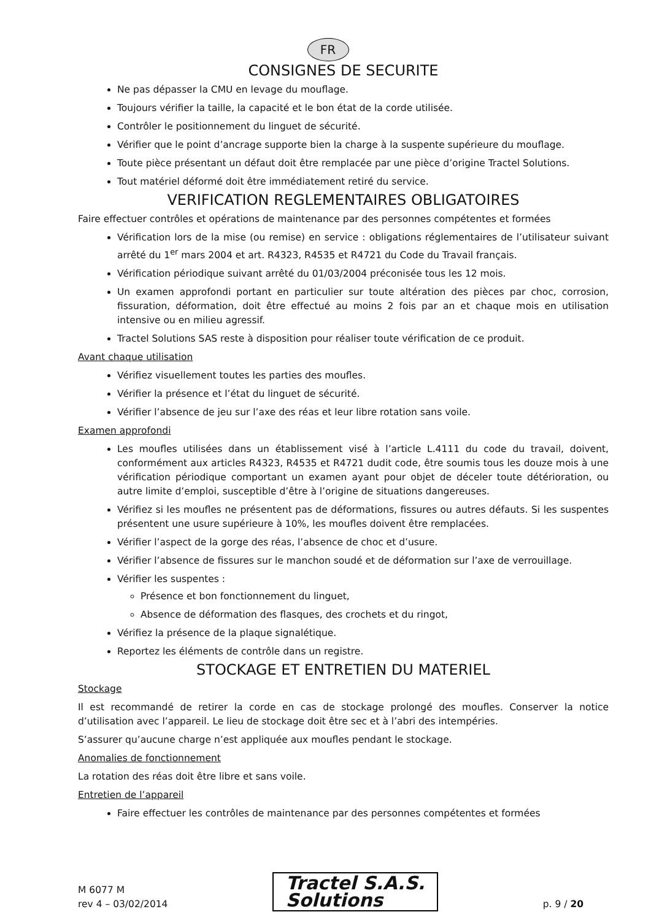FR
CONSIGNES DE SECURITE
Ne pas dépasser la CMU en levage du mouflage.
Toujours vérifier la taille, la capacité et le bon état de la corde utilisée.
Contrôler le positionnement du linguet de sécurité.
Vérifier que le point d’ancrage supporte bien la charge à la suspente supérieure du mouflage.
Toute pièce présentant un défaut doit être remplacée par une pièce d’origine Tractel Solutions.
Tout matériel déformé doit être immédiatement retiré du service.
VERIFICATION REGLEMENTAIRES OBLIGATOIRES
Faire effectuer contrôles et opérations de maintenance par des personnes compétentes et formées
Vérification lors de la mise (ou remise) en service : obligations réglementaires de l’utilisateur suivant arrêté du 1<sup>er</sup> mars 2004 et art. R4323, R4535 et R4721 du Code du Travail français.
Vérification périodique suivant arrêté du 01/03/2004 préconisée tous les 12 mois.
Un examen approfondi portant en particulier sur toute altération des pièces par choc, corrosion, fissuration, déformation, doit être effectué au moins 2 fois par an et chaque mois en utilisation intensive ou en milieu agressif.
Tractel Solutions SAS reste à disposition pour réaliser toute vérification de ce produit.
Avant chaque utilisation
Vérifiez visuellement toutes les parties des moufles.
Vérifier la présence et l’état du linguet de sécurité.
Vérifier l’absence de jeu sur l’axe des réas et leur libre rotation sans voile.
Examen approfondi
Les moufles utilisées dans un établissement visé à l’article L.4111 du code du travail, doivent, conformément aux articles R4323, R4535 et R4721 dudit code, être soumis tous les douze mois à une vérification périodique comportant un examen ayant pour objet de déceler toute détérioration, ou autre limite d’emploi, susceptible d’être à l’origine de situations dangereuses.
Vérifiez si les moufles ne présentent pas de déformations, fissures ou autres défauts. Si les suspentes présentent une usure supérieure à 10%, les moufles doivent être remplacées.
Vérifier l’aspect de la gorge des réas, l’absence de choc et d’usure.
Vérifier l’absence de fissures sur le manchon soudé et de déformation sur l’axe de verrouillage.
Vérifier les suspentes :
Présence et bon fonctionnement du linguet,
Absence de déformation des flasques, des crochets et du ringot,
Vérifiez la présence de la plaque signalétique.
Reportez les éléments de contrôle dans un registre.
STOCKAGE ET ENTRETIEN DU MATERIEL
Stockage
Il est recommandé de retirer la corde en cas de stockage prolongé des moufles. Conserver la notice d’utilisation avec l’appareil. Le lieu de stockage doit être sec et à l’abri des intempéries.
S’assurer qu’aucune charge n’est appliquée aux moufles pendant le stockage.
Anomalies de fonctionnement
La rotation des réas doit être libre et sans voile.
Entretien de l’appareil
Faire effectuer les contrôles de maintenance par des personnes compétentes et formées
M 6077 M
rev 4 – 03/02/2014
Tractel S.A.S.
Solutions
p. 9 / 20